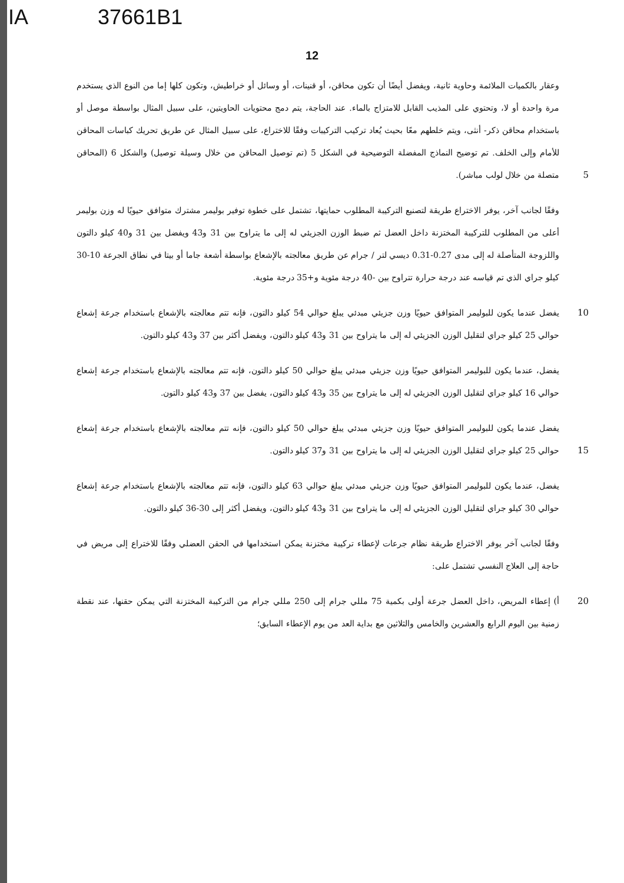IA 37661B1
12
وعقار بالكميات الملائمة وحاوية ثانية، ويفضل أيضًا أن تكون محاقن، أو قنينات، أو وسائل أو خراطيش، وتكون كلها إما من النوع الذي يستخدم مرة واحدة أو لا، وتحتوي على المذيب القابل للامتزاج بالماء. عند الحاجة، يتم دمج محتويات الحاويتين، على سبيل المثال بواسطة موصل أو باستخدام محاقن ذكر- أنثى، ويتم خلطهم معًا بحيث يُعاد تركيب التركيبات وفقًا للاختراع، على سبيل المثال عن طريق تحريك كباسات المحاقن للأمام وإلى الخلف. تم توضيح النماذج المفضلة التوضيحية في الشكل 5 (تم توصيل المحاقن من خلال وسيلة توصيل) والشكل 6 (المحاقن متصلة من خلال لولب مباشر).
5
وفقًا لجانب آخر، يوفر الاختراع طريقة لتصنيع التركيبة المطلوب حمايتها، تشتمل على خطوة توفير بوليمر مشترك متوافق حيويًا له وزن بوليمر أعلى من المطلوب للتركيبة المختزنة داخل العضل ثم ضبط الوزن الجزيئي له إلى ما يتراوح بين 31 و43 ويفضل بين 31 و40 كيلو دالتون واللزوجة المتأصلة له إلى مدى 0.27-0.31 ديسي لتر / جرام عن طريق معالجته بالإشعاع بواسطة أشعة جاما أو بيتا في نطاق الجرعة 10-30 كيلو جراي الذي تم قياسه عند درجة حرارة تتراوح بين -40 درجة مئوية و+35 درجة مئوية.
يفضل عندما يكون للبوليمر المتوافق حيويًا وزن جزيئي مبدئي يبلغ حوالي 54 كيلو دالتون، فإنه تتم معالجته بالإشعاع باستخدام جرعة إشعاع حوالي 25 كيلو جراي لتقليل الوزن الجزيئي له إلى ما يتراوح بين 31 و43 كيلو دالتون، ويفضل أكثر بين 37 و43 كيلو دالتون.
10
يفضل، عندما يكون للبوليمر المتوافق حيويًا وزن جزيئي مبدئي يبلغ حوالي 50 كيلو دالتون، فإنه تتم معالجته بالإشعاع باستخدام جرعة إشعاع حوالي 16 كيلو جراي لتقليل الوزن الجزيئي له إلى ما يتراوح بين 35 و43 كيلو دالتون، يفضل بين 37 و43 كيلو دالتون.
يفضل عندما يكون للبوليمر المتوافق حيويًا وزن جزيئي مبدئي يبلغ حوالي 50 كيلو دالتون، فإنه تتم معالجته بالإشعاع باستخدام جرعة إشعاع حوالي 25 كيلو جراي لتقليل الوزن الجزيئي له إلى ما يتراوح بين 31 و37 كيلو دالتون.
15
يفضل، عندما يكون للبوليمر المتوافق حيويًا وزن جزيئي مبدئي يبلغ حوالي 63 كيلو دالتون، فإنه تتم معالجته بالإشعاع باستخدام جرعة إشعاع حوالي 30 كيلو جراي لتقليل الوزن الجزيئي له إلى ما يتراوح بين 31 و43 كيلو دالتون، ويفضل أكثر إلى 30-36 كيلو دالتون.
وفقًا لجانب آخر يوفر الاختراع طريقة نظام جرعات لإعطاء تركيبة مختزنة يمكن استخدامها في الحقن العضلي وفقًا للاختراع إلى مريض في حاجة إلى العلاج النفسي تشتمل على:
أ) إعطاء المريض، داخل العضل جرعة أولى بكمية 75 مللي جرام إلى 250 مللي جرام من التركيبة المختزنة التي يمكن حقنها، عند نقطة زمنية بين اليوم الرابع والعشرين والخامس والثلاثين مع بداية العد من يوم الإعطاء السابق؛
20